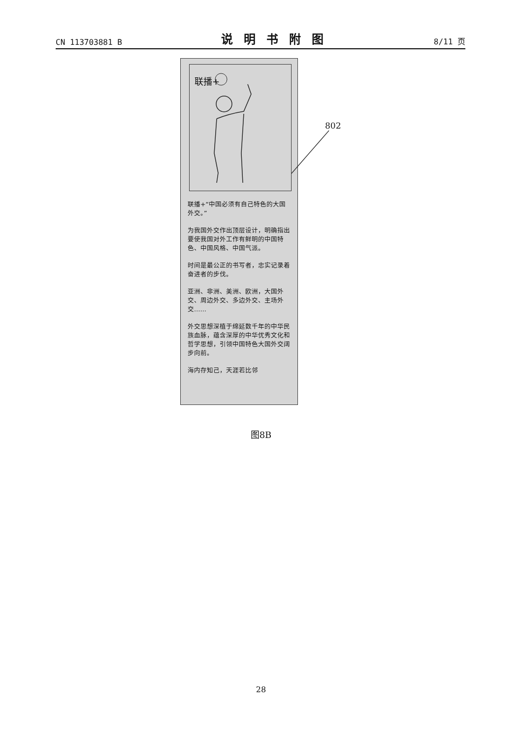CN 113703881 B 说明书附图 8/11 页
联播+
联播+“中国必须有自己特色的大国外交。”
为我国外交作出顶层设计，明确指出要使我国对外工作有鲜明的中国特色、中国风格、中国气派。
时间是最公正的书写者，忠实记录着奋进者的步伐。
亚洲、非洲、美洲、欧洲，大国外交、周边外交、多边外交、主场外交……
外交思想深植于绵延数千年的中华民族血脉，蕴含深厚的中华优秀文化和哲学思想，引领中国特色大国外交阔步向前。
海内存知己，天涯若比邻
802
图8B
28